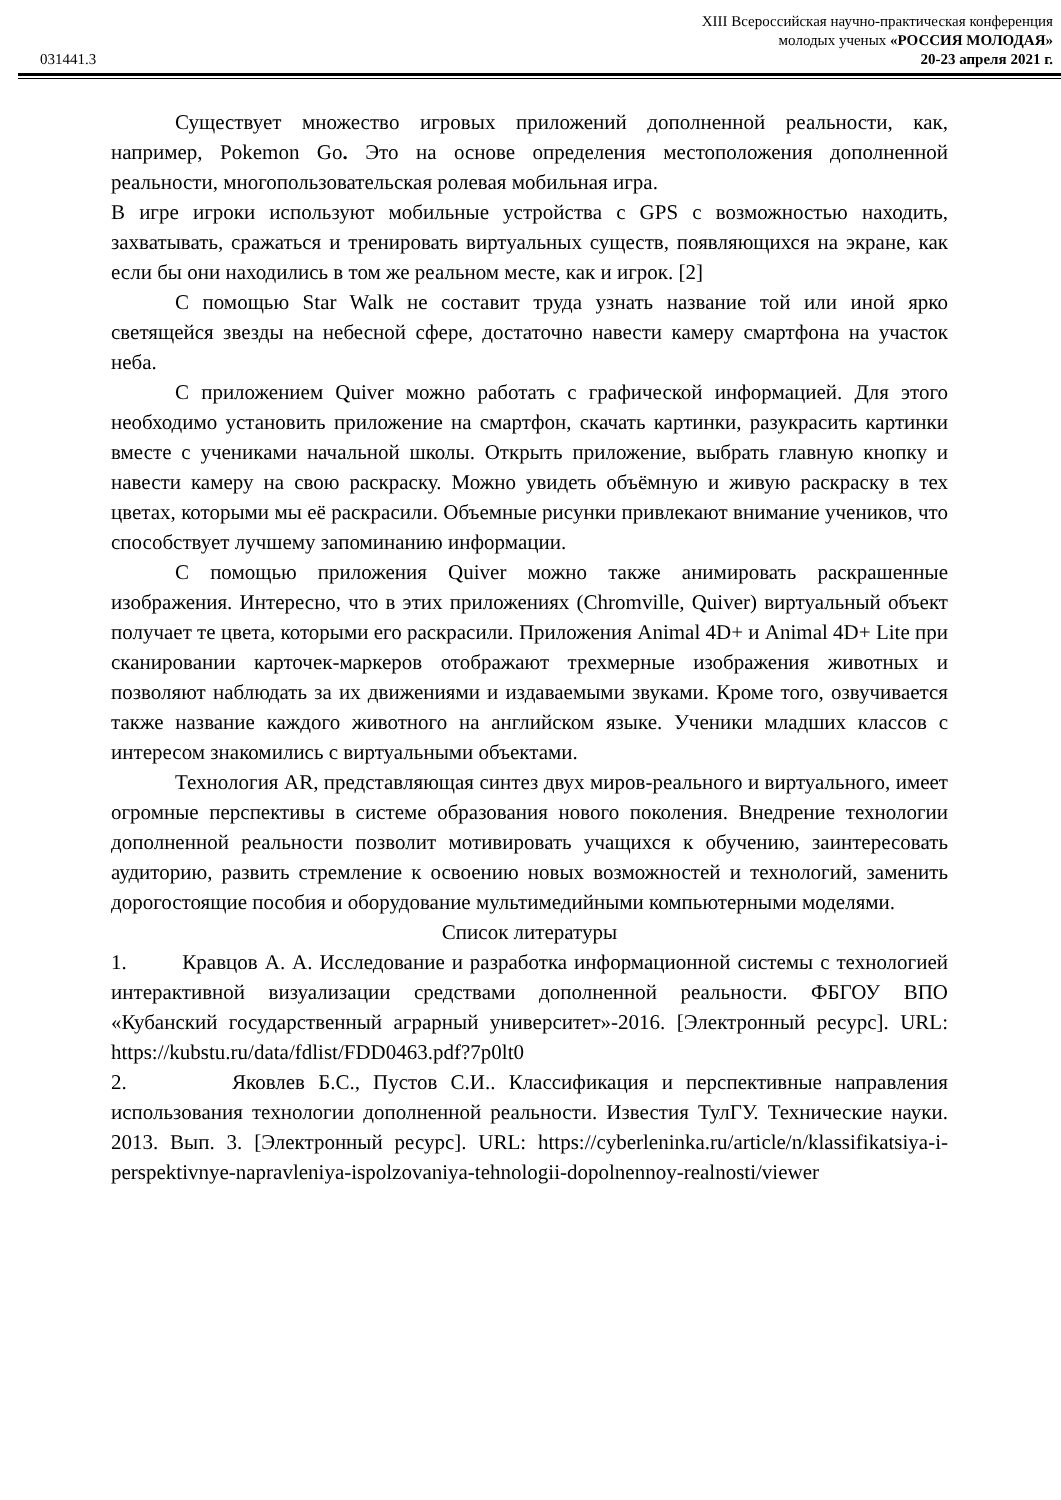XIII Всероссийская научно-практическая конференция
молодых ученых «РОССИЯ МОЛОДАЯ»
031441.3 20-23 апреля 2021 г.
Существует множество игровых приложений дополненной реальности, как, например, Pokemon Go. Это на основе определения местоположения дополненной реальности, многопользовательская ролевая мобильная игра.
В игре игроки используют мобильные устройства с GPS с возможностью находить, захватывать, сражаться и тренировать виртуальных существ, появляющихся на экране, как если бы они находились в том же реальном месте, как и игрок. [2]
С помощью Star Walk не составит труда узнать название той или иной ярко светящейся звезды на небесной сфере, достаточно навести камеру смартфона на участок неба.
С приложением Quiver можно работать с графической информацией. Для этого необходимо установить приложение на смартфон, скачать картинки, разукрасить картинки вместе с учениками начальной школы. Открыть приложение, выбрать главную кнопку и навести камеру на свою раскраску. Можно увидеть объёмную и живую раскраску в тех цветах, которыми мы её раскрасили. Объемные рисунки привлекают внимание учеников, что способствует лучшему запоминанию информации.
С помощью приложения Quiver можно также анимировать раскрашенные изображения. Интересно, что в этих приложениях (Chromville, Quiver) виртуальный объект получает те цвета, которыми его раскрасили. Приложения Animal 4D+ и Animal 4D+ Lite при сканировании карточек-маркеров отображают трехмерные изображения животных и позволяют наблюдать за их движениями и издаваемыми звуками. Кроме того, озвучивается также название каждого животного на английском языке. Ученики младших классов с интересом знакомились с виртуальными объектами.
Технология AR, представляющая синтез двух миров-реального и виртуального, имеет огромные перспективы в системе образования нового поколения. Внедрение технологии дополненной реальности позволит мотивировать учащихся к обучению, заинтересовать аудиторию, развить стремление к освоению новых возможностей и технологий, заменить дорогостоящие пособия и оборудование мультимедийными компьютерными моделями.
Список литературы
1. Кравцов А. А. Исследование и разработка информационной системы с технологией интерактивной визуализации средствами дополненной реальности. ФБГОУ ВПО «Кубанский государственный аграрный университет»-2016. [Электронный ресурс]. URL: https://kubstu.ru/data/fdlist/FDD0463.pdf?7p0lt0
2. Яковлев Б.С., Пустов С.И.. Классификация и перспективные направления использования технологии дополненной реальности. Известия ТулГУ. Технические науки. 2013. Вып. 3. [Электронный ресурс]. URL: https://cyberleninka.ru/article/n/klassifikatsiya-i-perspektivnye-napravleniya-ispolzovaniya-tehnologii-dopolnennoy-realnosti/viewer